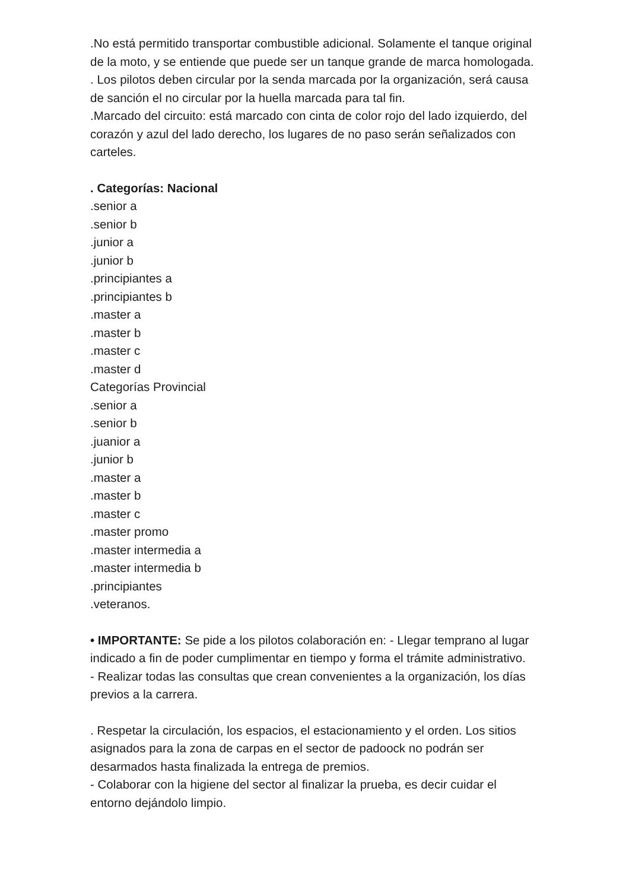.No está permitido transportar combustible adicional. Solamente el tanque original de la moto, y se entiende que puede ser un tanque grande de marca homologada.
. Los pilotos deben circular por la senda marcada por la organización, será causa de sanción el no circular por la huella marcada para tal fin.
.Marcado del circuito: está marcado con cinta de color rojo del lado izquierdo, del corazón y azul del lado derecho, los lugares de no paso serán señalizados con carteles.
. Categorías: Nacional
.senior a
.senior b
.junior a
.junior b
.principiantes a
.principiantes b
.master a
.master b
.master c
.master d
Categorías Provincial
.senior a
.senior b
.juanior a
.junior b
.master a
.master b
.master c
.master promo
.master intermedia a
.master intermedia b
.principiantes
.veteranos.
• IMPORTANTE: Se pide a los pilotos colaboración en: - Llegar temprano al lugar indicado a fin de poder cumplimentar en tiempo y forma el trámite administrativo.
- Realizar todas las consultas que crean convenientes a la organización, los días previos a la carrera.
. Respetar la circulación, los espacios, el estacionamiento y el orden. Los sitios asignados para la zona de carpas en el sector de padoock no podrán ser desarmados hasta finalizada la entrega de premios.
- Colaborar con la higiene del sector al finalizar la prueba, es decir cuidar el entorno dejándolo limpio.